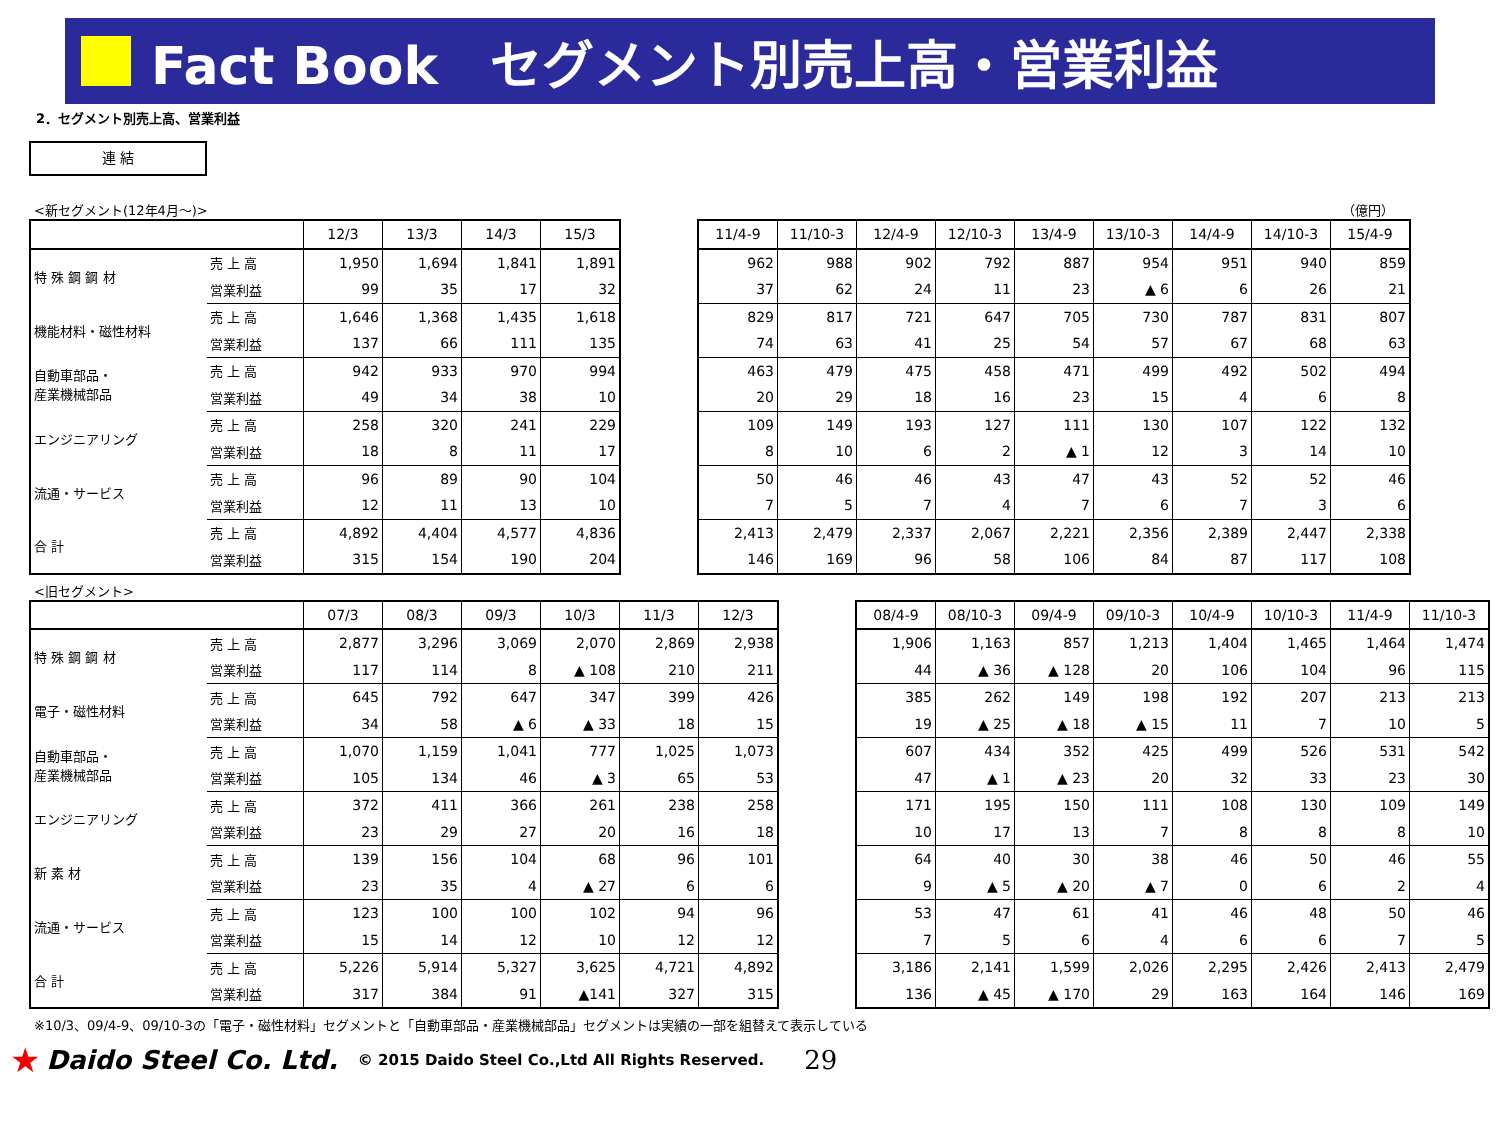Fact Book　セグメント別売上高・営業利益
2．セグメント別売上高、営業利益
連 結
<新セグメント(12年4月～)> （億円）
| | | 12/3 | 13/3 | 14/3 | 15/3 |
| --- | --- | --- | --- | --- | --- |
| 特 殊 鋼 鋼 材 | 売 上 高 | 1,950 | 1,694 | 1,841 | 1,891 |
| | 営業利益 | 99 | 35 | 17 | 32 |
| 機能材料・磁性材料 | 売 上 高 | 1,646 | 1,368 | 1,435 | 1,618 |
| | 営業利益 | 137 | 66 | 111 | 135 |
| 自動車部品・ 産業機械部品 | 売 上 高 | 942 | 933 | 970 | 994 |
| | 営業利益 | 49 | 34 | 38 | 10 |
| エンジニアリング | 売 上 高 | 258 | 320 | 241 | 229 |
| | 営業利益 | 18 | 8 | 11 | 17 |
| 流通・サービス | 売 上 高 | 96 | 89 | 90 | 104 |
| | 営業利益 | 12 | 11 | 13 | 10 |
| 合 計 | 売 上 高 | 4,892 | 4,404 | 4,577 | 4,836 |
| | 営業利益 | 315 | 154 | 190 | 204 |
| 11/4-9 | 11/10-3 | 12/4-9 | 12/10-3 | 13/4-9 | 13/10-3 | 14/4-9 | 14/10-3 | 15/4-9 |
| --- | --- | --- | --- | --- | --- | --- | --- | --- |
| 962 | 988 | 902 | 792 | 887 | 954 | 951 | 940 | 859 |
| 37 | 62 | 24 | 11 | 23 | ▲ 6 | 6 | 26 | 21 |
| 829 | 817 | 721 | 647 | 705 | 730 | 787 | 831 | 807 |
| 74 | 63 | 41 | 25 | 54 | 57 | 67 | 68 | 63 |
| 463 | 479 | 475 | 458 | 471 | 499 | 492 | 502 | 494 |
| 20 | 29 | 18 | 16 | 23 | 15 | 4 | 6 | 8 |
| 109 | 149 | 193 | 127 | 111 | 130 | 107 | 122 | 132 |
| 8 | 10 | 6 | 2 | ▲ 1 | 12 | 3 | 14 | 10 |
| 50 | 46 | 46 | 43 | 47 | 43 | 52 | 52 | 46 |
| 7 | 5 | 7 | 4 | 7 | 6 | 7 | 3 | 6 |
| 2,413 | 2,479 | 2,337 | 2,067 | 2,221 | 2,356 | 2,389 | 2,447 | 2,338 |
| 146 | 169 | 96 | 58 | 106 | 84 | 87 | 117 | 108 |
<旧セグメント>
| | | 07/3 | 08/3 | 09/3 | 10/3 | 11/3 | 12/3 |
| --- | --- | --- | --- | --- | --- | --- | --- |
| 特 殊 鋼 鋼 材 | 売 上 高 | 2,877 | 3,296 | 3,069 | 2,070 | 2,869 | 2,938 |
| | 営業利益 | 117 | 114 | 8 | ▲ 108 | 210 | 211 |
| 電子・磁性材料 | 売 上 高 | 645 | 792 | 647 | 347 | 399 | 426 |
| | 営業利益 | 34 | 58 | ▲ 6 | ▲ 33 | 18 | 15 |
| 自動車部品・ 産業機械部品 | 売 上 高 | 1,070 | 1,159 | 1,041 | 777 | 1,025 | 1,073 |
| | 営業利益 | 105 | 134 | 46 | ▲ 3 | 65 | 53 |
| エンジニアリング | 売 上 高 | 372 | 411 | 366 | 261 | 238 | 258 |
| | 営業利益 | 23 | 29 | 27 | 20 | 16 | 18 |
| 新 素 材 | 売 上 高 | 139 | 156 | 104 | 68 | 96 | 101 |
| | 営業利益 | 23 | 35 | 4 | ▲ 27 | 6 | 6 |
| 流通・サービス | 売 上 高 | 123 | 100 | 100 | 102 | 94 | 96 |
| | 営業利益 | 15 | 14 | 12 | 10 | 12 | 12 |
| 合 計 | 売 上 高 | 5,226 | 5,914 | 5,327 | 3,625 | 4,721 | 4,892 |
| | 営業利益 | 317 | 384 | 91 | ▲141 | 327 | 315 |
| 08/4-9 | 08/10-3 | 09/4-9 | 09/10-3 | 10/4-9 | 10/10-3 | 11/4-9 | 11/10-3 |
| --- | --- | --- | --- | --- | --- | --- | --- |
| 1,906 | 1,163 | 857 | 1,213 | 1,404 | 1,465 | 1,464 | 1,474 |
| 44 | ▲ 36 | ▲ 128 | 20 | 106 | 104 | 96 | 115 |
| 385 | 262 | 149 | 198 | 192 | 207 | 213 | 213 |
| 19 | ▲ 25 | ▲ 18 | ▲ 15 | 11 | 7 | 10 | 5 |
| 607 | 434 | 352 | 425 | 499 | 526 | 531 | 542 |
| 47 | ▲ 1 | ▲ 23 | 20 | 32 | 33 | 23 | 30 |
| 171 | 195 | 150 | 111 | 108 | 130 | 109 | 149 |
| 10 | 17 | 13 | 7 | 8 | 8 | 8 | 10 |
| 64 | 40 | 30 | 38 | 46 | 50 | 46 | 55 |
| 9 | ▲ 5 | ▲ 20 | ▲ 7 | 0 | 6 | 2 | 4 |
| 53 | 47 | 61 | 41 | 46 | 48 | 50 | 46 |
| 7 | 5 | 6 | 4 | 6 | 6 | 7 | 5 |
| 3,186 | 2,141 | 1,599 | 2,026 | 2,295 | 2,426 | 2,413 | 2,479 |
| 136 | ▲ 45 | ▲ 170 | 29 | 163 | 164 | 146 | 169 |
※10/3、09/4-9、09/10-3の「電子・磁性材料」セグメントと「自動車部品・産業機械部品」セグメントは実績の一部を組替えて表示している
★ Daido Steel Co. Ltd. © 2015 Daido Steel Co.,Ltd All Rights Reserved. 29